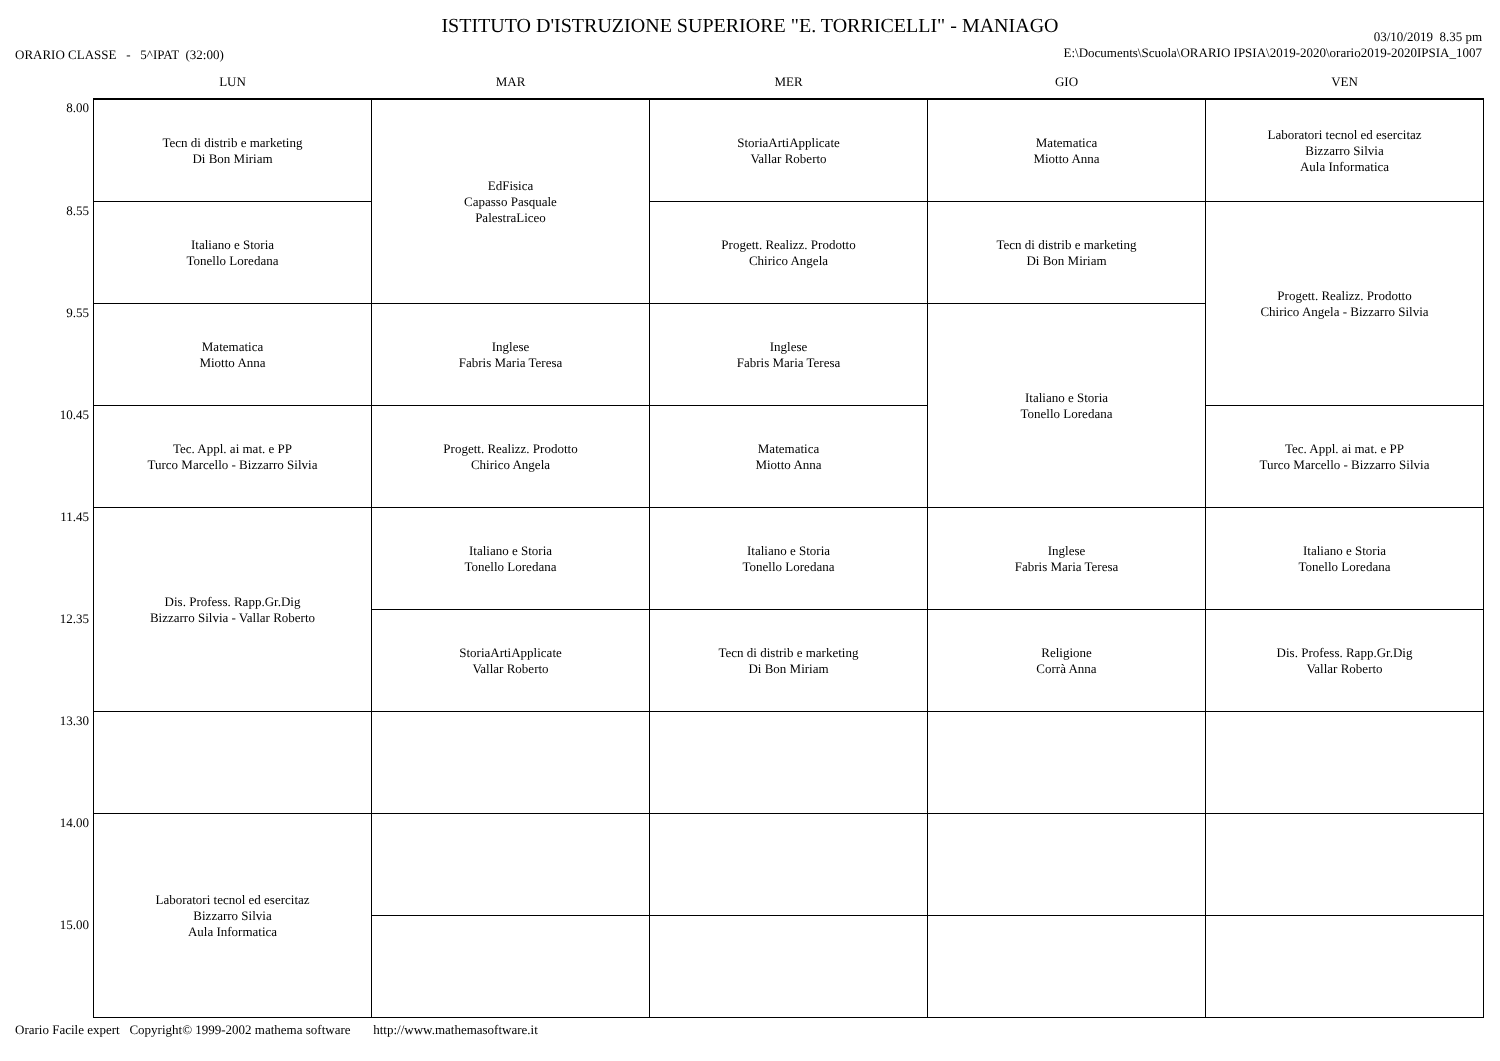ISTITUTO D'ISTRUZIONE SUPERIORE "E. TORRICELLI" - MANIAGO
ORARIO CLASSE - 5^IPAT (32:00)
03/10/2019 8.35 pm
E:\Documents\Scuola\ORARIO IPSIA\2019-2020\orario2019-2020IPSIA_1007
| | LUN | MAR | MER | GIO | VEN |
| --- | --- | --- | --- | --- | --- |
| 8.00 | Tecn di distrib e marketing Di Bon Miriam | EdFisica Capasso Pasquale PalestraLiceo | StoriaArtiApplicate Vallar Roberto | Matematica Miotto Anna | Laboratori tecnol ed esercitaz Bizzarro Silvia Aula Informatica |
| 8.55 | Italiano e Storia Tonello Loredana | | Progett. Realizz. Prodotto Chirico Angela | Tecn di distrib e marketing Di Bon Miriam | Progett. Realizz. Prodotto Chirico Angela - Bizzarro Silvia |
| 9.55 | Matematica Miotto Anna | Inglese Fabris Maria Teresa | Inglese Fabris Maria Teresa | Italiano e Storia Tonello Loredana | |
| 10.45 | Tec. Appl. ai mat. e PP Turco Marcello - Bizzarro Silvia | Progett. Realizz. Prodotto Chirico Angela | Matematica Miotto Anna | | Tec. Appl. ai mat. e PP Turco Marcello - Bizzarro Silvia |
| 11.45 | Dis. Profess. Rapp.Gr.Dig Bizzarro Silvia - Vallar Roberto | Italiano e Storia Tonello Loredana | Italiano e Storia Tonello Loredana | Inglese Fabris Maria Teresa | Italiano e Storia Tonello Loredana |
| 12.35 | | StoriaArtiApplicate Vallar Roberto | Tecn di distrib e marketing Di Bon Miriam | Religione Corrà Anna | Dis. Profess. Rapp.Gr.Dig Vallar Roberto |
| 13.30 | | | | | |
| 14.00 | Laboratori tecnol ed esercitaz Bizzarro Silvia Aula Informatica | | | | |
| 15.00 | | | | | |
Orario Facile expert Copyright© 1999-2002 mathema software http://www.mathemasoftware.it